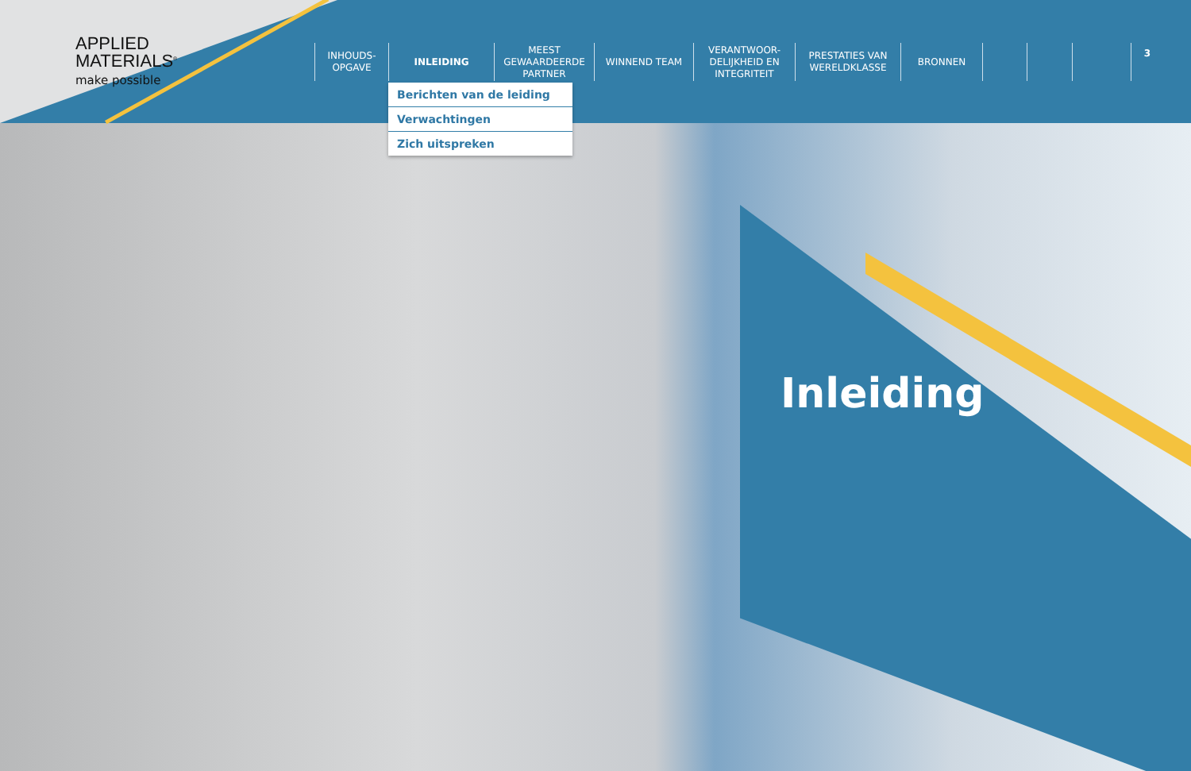APPLIED
MATERIALS<sup>®</sup>
make possible
INHOUDS-
OPGAVE
INLEIDING MEEST GEWAARDEERDE PARTNER
WINNEND TEAM VERANTWOOR-DELIJKHEID EN INTEGRITEIT
PRESTATIES VAN WERELDKLASSE
BRONNEN
3
Berichten van de leiding
Verwachtingen
Zich uitspreken
Inleiding